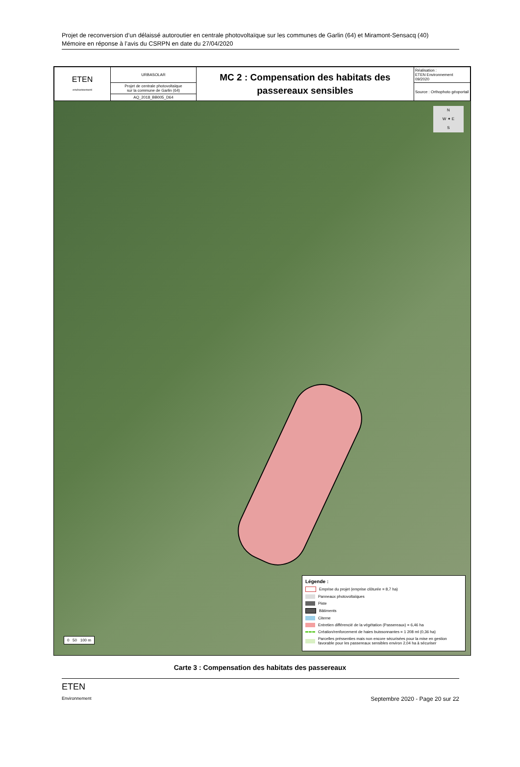Projet de reconversion d’un délaissé autoroutier en centrale photovoltaïque sur les communes de Garlin (64) et Miramont-Sensacq (40)
Mémoire en réponse à l’avis du CSRPN en date du 27/04/2020
| ETEN environnement | URBASOLAR | MC 2 : Compensation des habitats des passereaux sensibles | Réalisation : ETEN Environnement 09/2020 |
| | Projet de centrale photovoltaïque sur la commune de Garlin (64) | | Source : Orthophoto géoportail |
| | AQ_2018_BB005_D64 | | |
N
W ✦ E
S
0 50 100 m
Légende :
Emprise du projet (emprise clôturée = 8,7 ha)
Panneaux photovoltaïques
Piste
Bâtiments
Citerne
Entretien différencié de la végétation (Passereaux) = 6,46 ha
Création/renforcement de haies buissonnantes = 1 208 ml (0,36 ha)
Parcelles préssenties mais non encore sécurisées pour la mise en gestion favorable pour les passereaux sensibles environ 2,04 ha à sécuriser
Carte 3 : Compensation des habitats des passereaux
ETEN
Environnement
Septembre 2020 - Page 20 sur 22